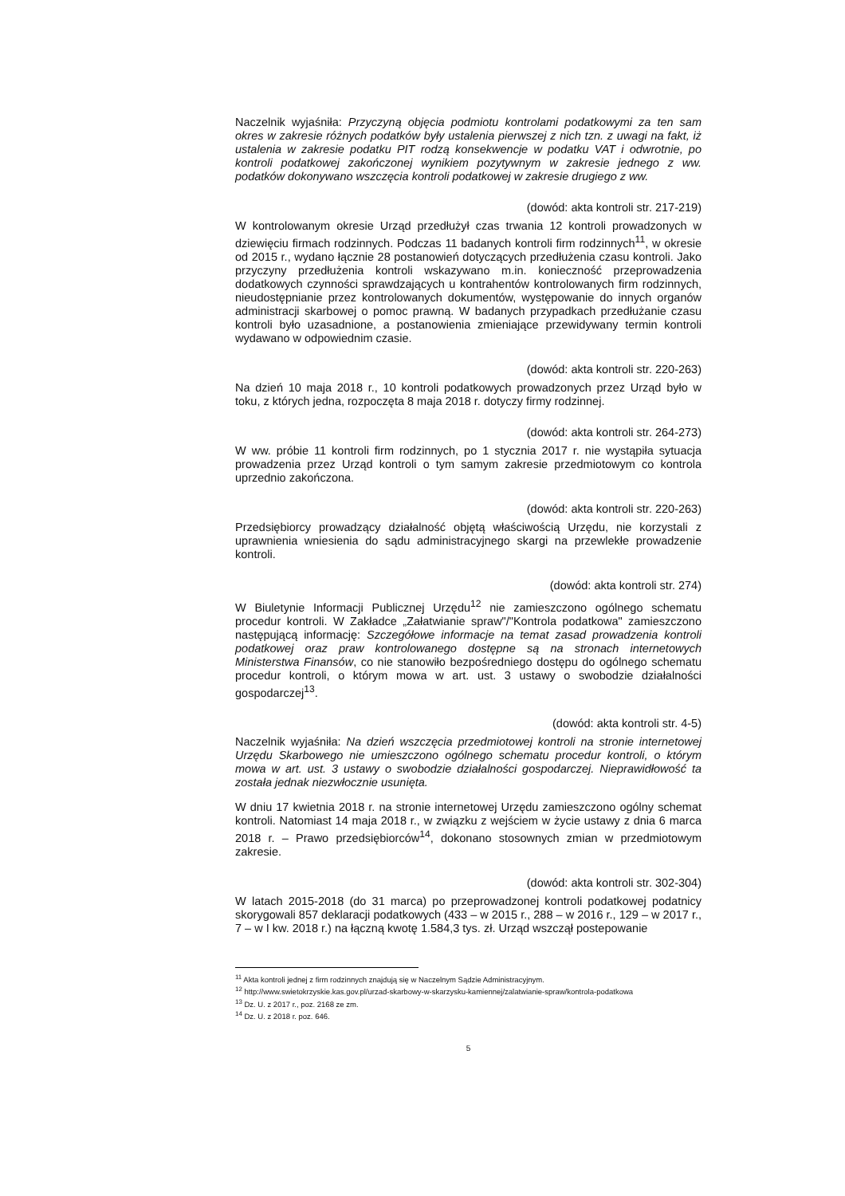Naczelnik wyjaśniła: Przyczyną objęcia podmiotu kontrolami podatkowymi za ten sam okres w zakresie różnych podatków były ustalenia pierwszej z nich tzn. z uwagi na fakt, iż ustalenia w zakresie podatku PIT rodzą konsekwencje w podatku VAT i odwrotnie, po kontroli podatkowej zakończonej wynikiem pozytywnym w zakresie jednego z ww. podatków dokonywano wszczęcia kontroli podatkowej w zakresie drugiego z ww.
(dowód: akta kontroli str. 217-219)
W kontrolowanym okresie Urząd przedłużył czas trwania 12 kontroli prowadzonych w dziewięciu firmach rodzinnych. Podczas 11 badanych kontroli firm rodzinnych<sup>11</sup>, w okresie od 2015 r., wydano łącznie 28 postanowień dotyczących przedłużenia czasu kontroli. Jako przyczyny przedłużenia kontroli wskazywano m.in. konieczność przeprowadzenia dodatkowych czynności sprawdzających u kontrahentów kontrolowanych firm rodzinnych, nieudostępnianie przez kontrolowanych dokumentów, występowanie do innych organów administracji skarbowej o pomoc prawną. W badanych przypadkach przedłużanie czasu kontroli było uzasadnione, a postanowienia zmieniające przewidywany termin kontroli wydawano w odpowiednim czasie.
(dowód: akta kontroli str. 220-263)
Na dzień 10 maja 2018 r., 10 kontroli podatkowych prowadzonych przez Urząd było w toku, z których jedna, rozpoczęta 8 maja 2018 r. dotyczy firmy rodzinnej.
(dowód: akta kontroli str. 264-273)
W ww. próbie 11 kontroli firm rodzinnych, po 1 stycznia 2017 r. nie wystąpiła sytuacja prowadzenia przez Urząd kontroli o tym samym zakresie przedmiotowym co kontrola uprzednio zakończona.
(dowód: akta kontroli str. 220-263)
Przedsiębiorcy prowadzący działalność objętą właściwością Urzędu, nie korzystali z uprawnienia wniesienia do sądu administracyjnego skargi na przewlekłe prowadzenie kontroli.
(dowód: akta kontroli str. 274)
W Biuletynie Informacji Publicznej Urzędu<sup>12</sup> nie zamieszczono ogólnego schematu procedur kontroli. W Zakładce „Załatwianie spraw"/"Kontrola podatkowa" zamieszczono następującą informację: Szczegółowe informacje na temat zasad prowadzenia kontroli podatkowej oraz praw kontrolowanego dostępne są na stronach internetowych Ministerstwa Finansów, co nie stanowiło bezpośredniego dostępu do ogólnego schematu procedur kontroli, o którym mowa w art. ust. 3 ustawy o swobodzie działalności gospodarczej<sup>13</sup>.
(dowód: akta kontroli str. 4-5)
Naczelnik wyjaśniła: Na dzień wszczęcia przedmiotowej kontroli na stronie internetowej Urzędu Skarbowego nie umieszczono ogólnego schematu procedur kontroli, o którym mowa w art. ust. 3 ustawy o swobodzie działalności gospodarczej. Nieprawidłowość ta została jednak niezwłocznie usunięta.
W dniu 17 kwietnia 2018 r. na stronie internetowej Urzędu zamieszczono ogólny schemat kontroli. Natomiast 14 maja 2018 r., w związku z wejściem w życie ustawy z dnia 6 marca 2018 r. – Prawo przedsiębiorców<sup>14</sup>, dokonano stosownych zmian w przedmiotowym zakresie.
(dowód: akta kontroli str. 302-304)
W latach 2015-2018 (do 31 marca) po przeprowadzonej kontroli podatkowej podatnicy skorygowali 857 deklaracji podatkowych (433 – w 2015 r., 288 – w 2016 r., 129 – w 2017 r., 7 – w I kw. 2018 r.) na łączną kwotę 1.584,3 tys. zł. Urząd wszczął postepowanie
<sup>11</sup> Akta kontroli jednej z firm rodzinnych znajdują się w Naczelnym Sądzie Administracyjnym.
<sup>12</sup> http://www.swietokrzyskie.kas.gov.pl/urzad-skarbowy-w-skarzysku-kamiennej/zalatwianie-spraw/kontrola-podatkowa
<sup>13</sup> Dz. U. z 2017 r., poz. 2168 ze zm.
<sup>14</sup> Dz. U. z 2018 r. poz. 646.
5